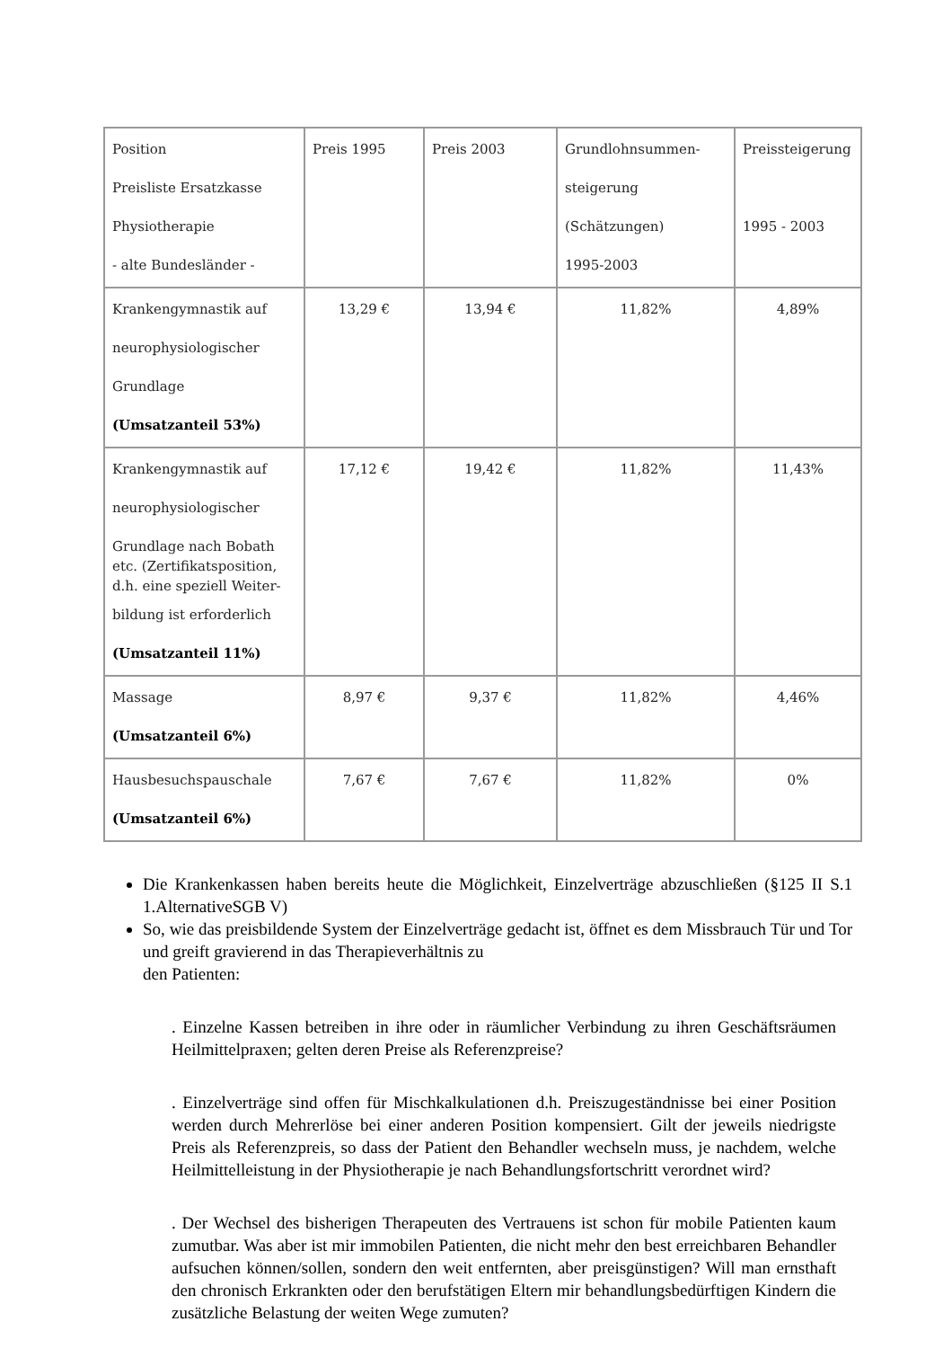| Position Preisliste Ersatzkasse Physiotherapie - alte Bundesländer - | Preis 1995 | Preis 2003 | Grundlohnsummen- steigerung (Schätzungen) 1995-2003 | Preissteigerung 1995 - 2003 |
| Krankengymnastik auf neurophysiologischer Grundlage (Umsatzanteil 53%) | 13,29 € | 13,94 € | 11,82% | 4,89% |
| Krankengymnastik auf neurophysiologischer Grundlage nach Bobath etc. (Zertifikatsposition, d.h. eine speziell Weiter- bildung ist erforderlich (Umsatzanteil 11%) | 17,12 € | 19,42 € | 11,82% | 11,43% |
| Massage (Umsatzanteil 6%) | 8,97 € | 9,37 € | 11,82% | 4,46% |
| Hausbesuchspauschale (Umsatzanteil 6%) | 7,67 € | 7,67 € | 11,82% | 0% |
Die Krankenkassen haben bereits heute die Möglichkeit, Einzelverträge abzuschließen (§125 II S.1 1.AlternativeSGB V)
So, wie das preisbildende System der Einzelverträge gedacht ist, öffnet es dem Missbrauch Tür und Tor und greift gravierend in das Therapieverhältnis zu
den Patienten:
. Einzelne Kassen betreiben in ihre oder in räumlicher Verbindung zu ihren Geschäftsräumen Heilmittelpraxen; gelten deren Preise als Referenzpreise?
. Einzelverträge sind offen für Mischkalkulationen d.h. Preiszugeständnisse bei einer Position werden durch Mehrerlöse bei einer anderen Position kompensiert. Gilt der jeweils niedrigste Preis als Referenzpreis, so dass der Patient den Behandler wechseln muss, je nachdem, welche Heilmittelleistung in der Physiotherapie je nach Behandlungsfortschritt verordnet wird?
. Der Wechsel des bisherigen Therapeuten des Vertrauens ist schon für mobile Patienten kaum zumutbar. Was aber ist mir immobilen Patienten, die nicht mehr den best erreichbaren Behandler aufsuchen können/sollen, sondern den weit entfernten, aber preisgünstigen? Will man ernsthaft den chronisch Erkrankten oder den berufstätigen Eltern mir behandlungsbedürftigen Kindern die zusätzliche Belastung der weiten Wege zumuten?